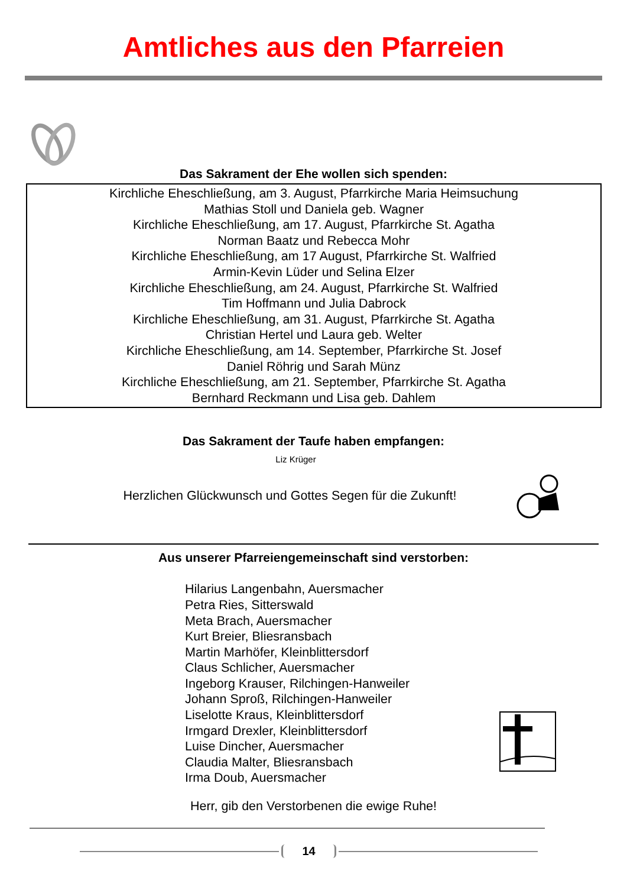Amtliches aus den Pfarreien
Das Sakrament der Ehe wollen sich spenden:
Kirchliche Eheschließung, am 3. August, Pfarrkirche Maria Heimsuchung
Mathias Stoll und Daniela geb. Wagner
Kirchliche Eheschließung, am 17. August, Pfarrkirche St. Agatha
Norman Baatz und Rebecca Mohr
Kirchliche Eheschließung, am 17 August, Pfarrkirche St. Walfried
Armin-Kevin Lüder und Selina Elzer
Kirchliche Eheschließung, am 24. August, Pfarrkirche St. Walfried
Tim Hoffmann und Julia Dabrock
Kirchliche Eheschließung, am 31. August, Pfarrkirche St. Agatha
Christian Hertel und Laura geb. Welter
Kirchliche Eheschließung, am 14. September, Pfarrkirche St. Josef
Daniel Röhrig und Sarah Münz
Kirchliche Eheschließung, am 21. September, Pfarrkirche St. Agatha
Bernhard Reckmann und Lisa geb. Dahlem
Das Sakrament der Taufe haben empfangen:
Liz Krüger
Herzlichen Glückwunsch und Gottes Segen für die Zukunft!
Aus unserer Pfarreiengemeinschaft sind verstorben:
Hilarius Langenbahn, Auersmacher
Petra Ries, Sitterswald
Meta Brach, Auersmacher
Kurt Breier, Bliesransbach
Martin Marhöfer, Kleinblittersdorf
Claus Schlicher, Auersmacher
Ingeborg Krauser, Rilchingen-Hanweiler
Johann Sproß, Rilchingen-Hanweiler
Liselotte Kraus, Kleinblittersdorf
Irmgard Drexler, Kleinblittersdorf
Luise Dincher, Auersmacher
Claudia Malter, Bliesransbach
Irma Doub, Auersmacher
Herr, gib den Verstorbenen die ewige Ruhe!
14